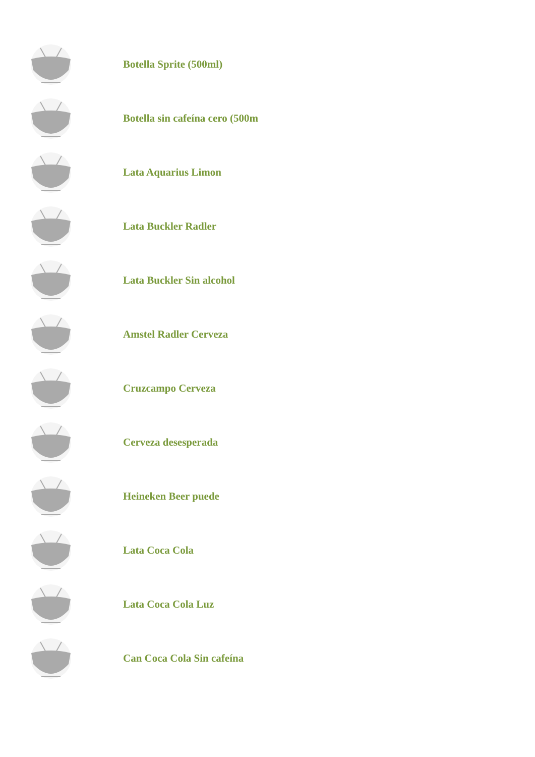Botella Sprite (500ml)
Botella sin cafeína cero (500m
Lata Aquarius Limon
Lata Buckler Radler
Lata Buckler Sin alcohol
Amstel Radler Cerveza
Cruzcampo Cerveza
Cerveza desesperada
Heineken Beer puede
Lata Coca Cola
Lata Coca Cola Luz
Can Coca Cola Sin cafeína